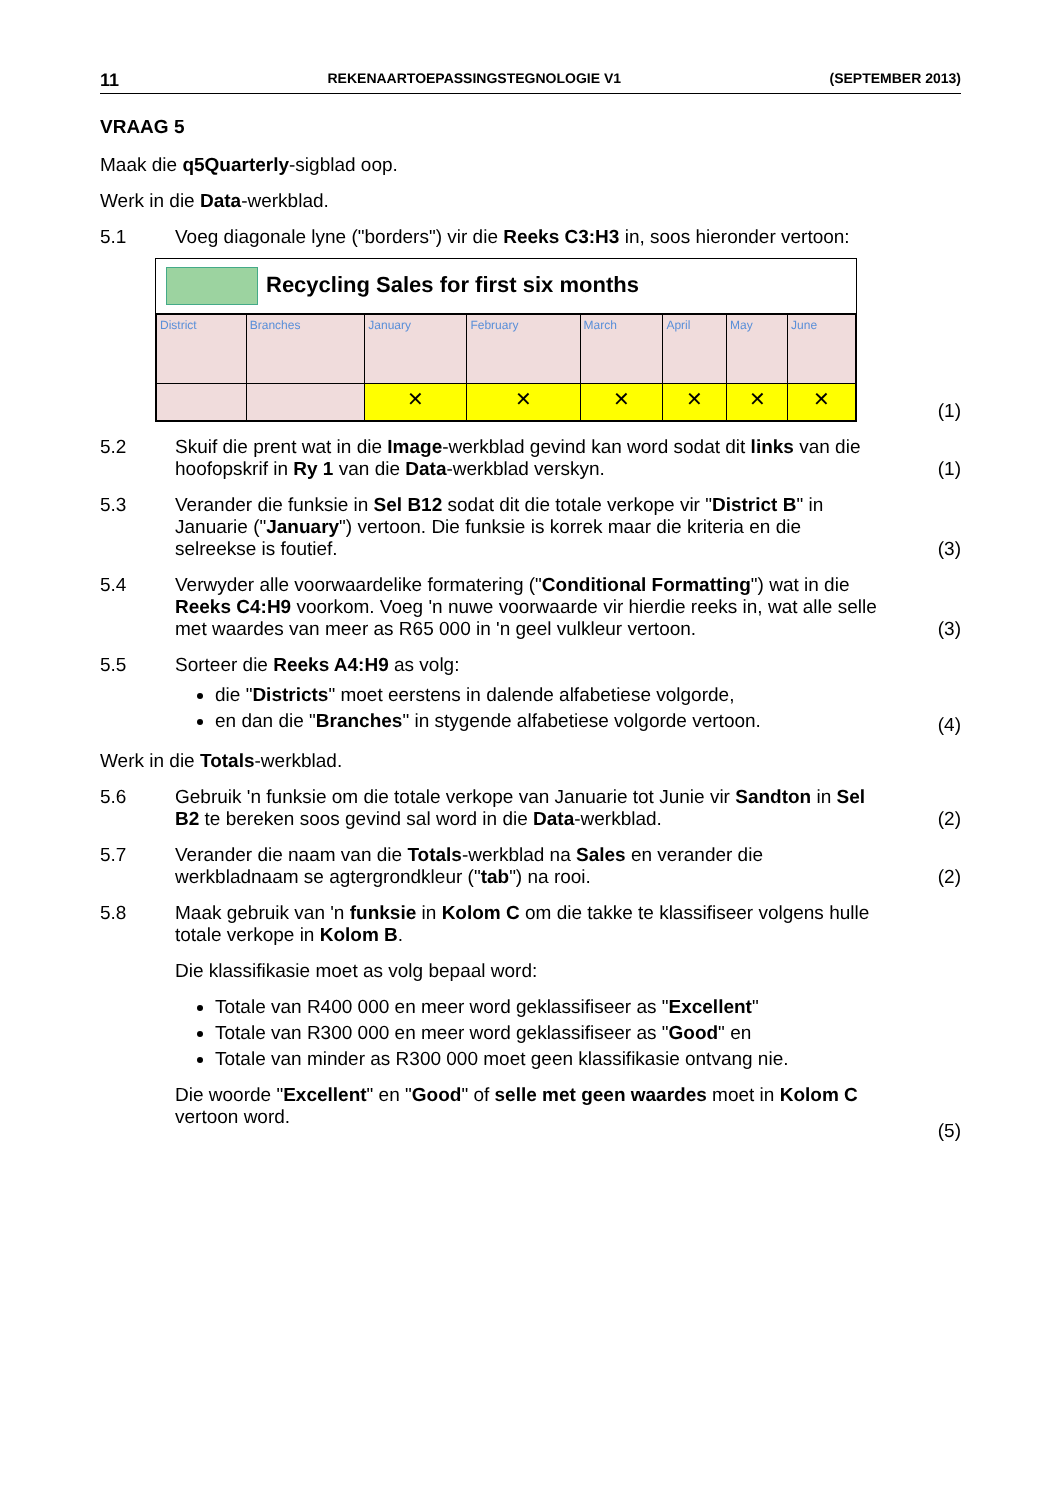11 REKENAARTOEPASSINGSTEGNOLOGIE V1 (SEPTEMBER 2013)
VRAAG 5
Maak die q5Quarterly-sigblad oop.
Werk in die Data-werkblad.
5.1 Voeg diagonale lyne ("borders") vir die Reeks C3:H3 in, soos hieronder vertoon:
Recycling Sales for first six months
| District | Branches | January | February | March | April | May | June |
| | | ✕ | ✕ | ✕ | ✕ | ✕ | ✕ |
(1)
5.2 Skuif die prent wat in die Image-werkblad gevind kan word sodat dit links van die hoofopskrif in Ry 1 van die Data-werkblad verskyn.
(1)
5.3 Verander die funksie in Sel B12 sodat dit die totale verkope vir "District B" in Januarie ("January") vertoon. Die funksie is korrek maar die kriteria en die selreekse is foutief.
(3)
5.4 Verwyder alle voorwaardelike formatering ("Conditional Formatting") wat in die Reeks C4:H9 voorkom. Voeg 'n nuwe voorwaarde vir hierdie reeks in, wat alle selle met waardes van meer as R65 000 in 'n geel vulkleur vertoon.
(3)
5.5 Sorteer die Reeks A4:H9 as volg:
die "Districts" moet eerstens in dalende alfabetiese volgorde,
en dan die "Branches" in stygende alfabetiese volgorde vertoon.
(4)
Werk in die Totals-werkblad.
5.6 Gebruik 'n funksie om die totale verkope van Januarie tot Junie vir Sandton in Sel B2 te bereken soos gevind sal word in die Data-werkblad.
(2)
5.7 Verander die naam van die Totals-werkblad na Sales en verander die werkbladnaam se agtergrondkleur ("tab") na rooi.
(2)
5.8 Maak gebruik van 'n funksie in Kolom C om die takke te klassifiseer volgens hulle totale verkope in Kolom B.
Die klassifikasie moet as volg bepaal word:
Totale van R400 000 en meer word geklassifiseer as "Excellent"
Totale van R300 000 en meer word geklassifiseer as "Good" en
Totale van minder as R300 000 moet geen klassifikasie ontvang nie.
Die woorde "Excellent" en "Good" of selle met geen waardes moet in Kolom C vertoon word.
(5)